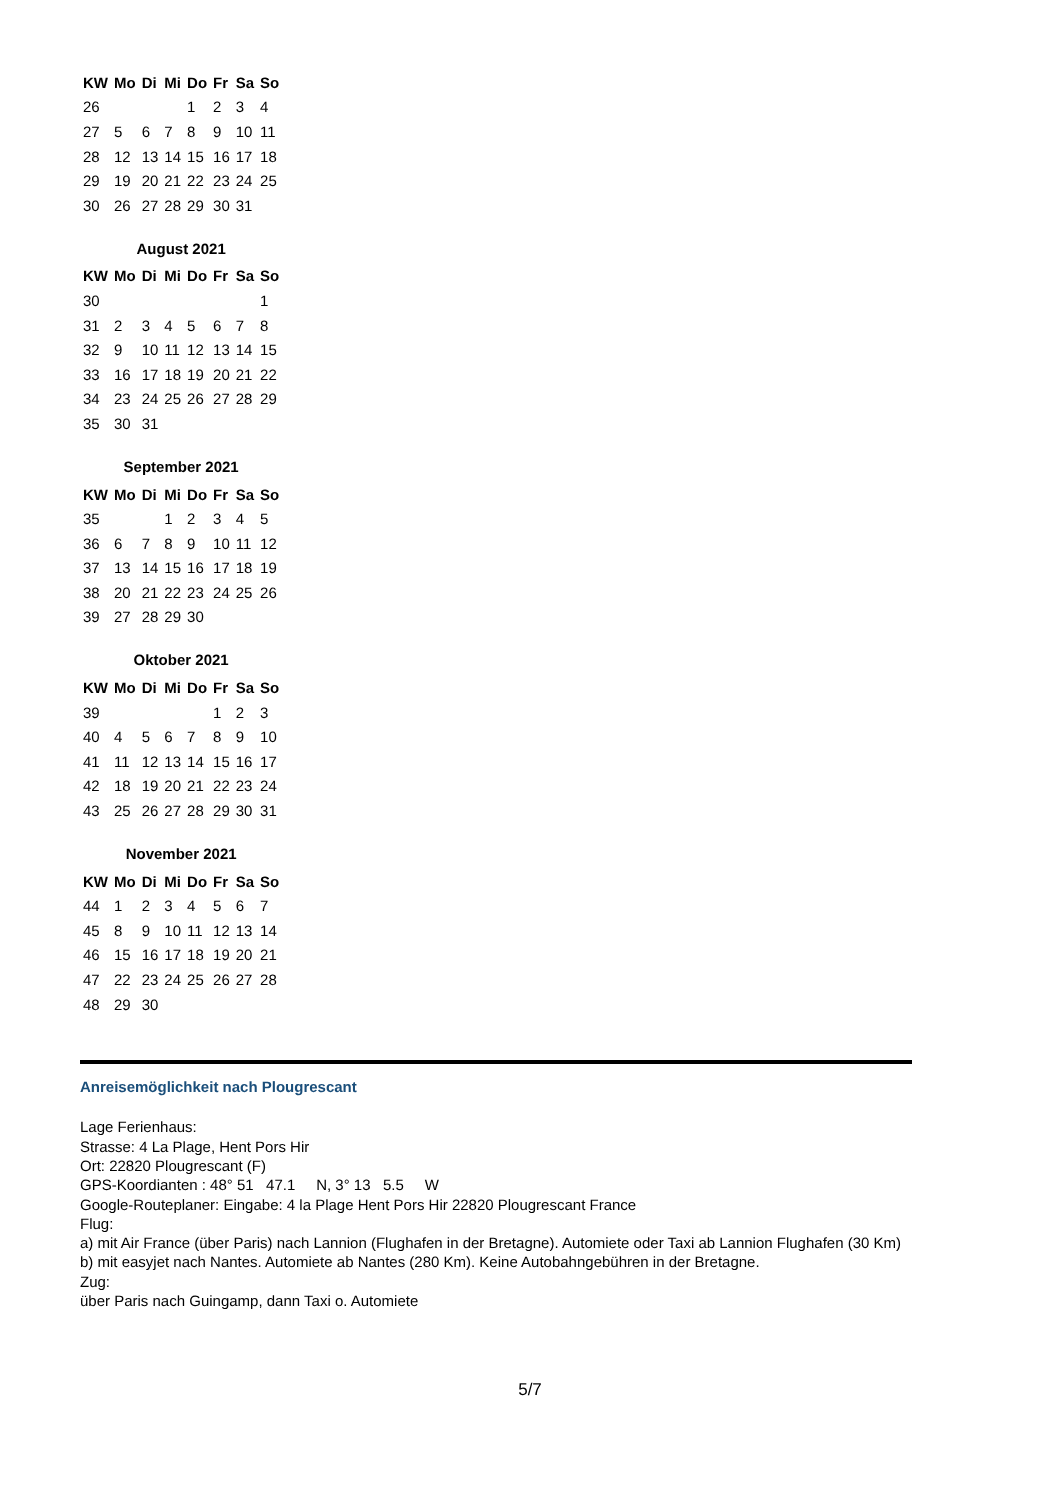| KW | Mo | Di | Mi | Do | Fr | Sa | So |
| --- | --- | --- | --- | --- | --- | --- | --- |
| 26 | | | | 1 | 2 | 3 | 4 |
| 27 | 5 | 6 | 7 | 8 | 9 | 10 | 11 |
| 28 | 12 | 13 | 14 | 15 | 16 | 17 | 18 |
| 29 | 19 | 20 | 21 | 22 | 23 | 24 | 25 |
| 30 | 26 | 27 | 28 | 29 | 30 | 31 | |
August 2021
| KW | Mo | Di | Mi | Do | Fr | Sa | So |
| --- | --- | --- | --- | --- | --- | --- | --- |
| 30 | | | | | | | 1 |
| 31 | 2 | 3 | 4 | 5 | 6 | 7 | 8 |
| 32 | 9 | 10 | 11 | 12 | 13 | 14 | 15 |
| 33 | 16 | 17 | 18 | 19 | 20 | 21 | 22 |
| 34 | 23 | 24 | 25 | 26 | 27 | 28 | 29 |
| 35 | 30 | 31 | | | | | |
September 2021
| KW | Mo | Di | Mi | Do | Fr | Sa | So |
| --- | --- | --- | --- | --- | --- | --- | --- |
| 35 | | | 1 | 2 | 3 | 4 | 5 |
| 36 | 6 | 7 | 8 | 9 | 10 | 11 | 12 |
| 37 | 13 | 14 | 15 | 16 | 17 | 18 | 19 |
| 38 | 20 | 21 | 22 | 23 | 24 | 25 | 26 |
| 39 | 27 | 28 | 29 | 30 | | | |
Oktober 2021
| KW | Mo | Di | Mi | Do | Fr | Sa | So |
| --- | --- | --- | --- | --- | --- | --- | --- |
| 39 | | | | | 1 | 2 | 3 |
| 40 | 4 | 5 | 6 | 7 | 8 | 9 | 10 |
| 41 | 11 | 12 | 13 | 14 | 15 | 16 | 17 |
| 42 | 18 | 19 | 20 | 21 | 22 | 23 | 24 |
| 43 | 25 | 26 | 27 | 28 | 29 | 30 | 31 |
November 2021
| KW | Mo | Di | Mi | Do | Fr | Sa | So |
| --- | --- | --- | --- | --- | --- | --- | --- |
| 44 | 1 | 2 | 3 | 4 | 5 | 6 | 7 |
| 45 | 8 | 9 | 10 | 11 | 12 | 13 | 14 |
| 46 | 15 | 16 | 17 | 18 | 19 | 20 | 21 |
| 47 | 22 | 23 | 24 | 25 | 26 | 27 | 28 |
| 48 | 29 | 30 | | | | | |
Anreisemöglichkeit nach Plougrescant
Lage Ferienhaus:
Strasse: 4 La Plage, Hent Pors Hir
Ort: 22820 Plougrescant (F)
GPS-Koordianten : 48° 51 47.1 N, 3° 13 5.5 W
Google-Routeplaner: Eingabe: 4 la Plage Hent Pors Hir 22820 Plougrescant France
Flug:
a) mit Air France (über Paris) nach Lannion (Flughafen in der Bretagne). Automiete oder Taxi ab Lannion Flughafen (30 Km)
b) mit easyjet nach Nantes. Automiete ab Nantes (280 Km). Keine Autobahngebühren in der Bretagne.
Zug:
über Paris nach Guingamp, dann Taxi o. Automiete
5/7